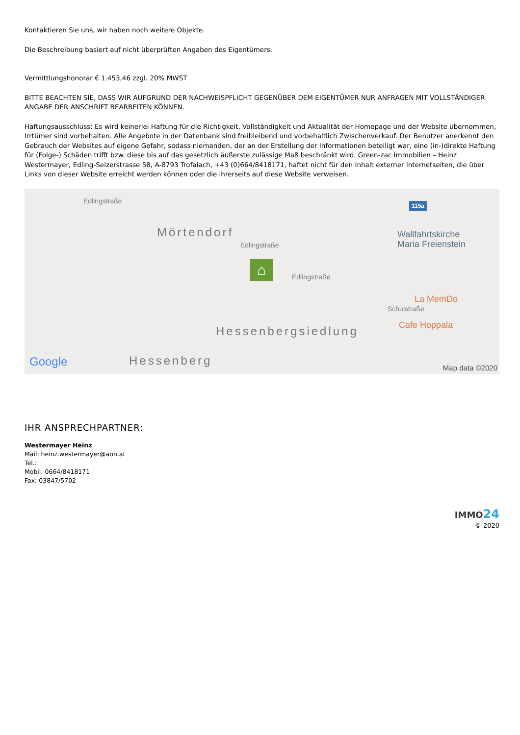Kontaktieren Sie uns, wir haben noch weitere Objekte.
Die Beschreibung basiert auf nicht überprüften Angaben des Eigentümers.
Vermittlungshonorar € 1.453,46 zzgl. 20% MWST
BITTE BEACHTEN SIE, DASS WIR AUFGRUND DER NACHWEISPFLICHT GEGENÜBER DEM EIGENTÜMER NUR ANFRAGEN MIT VOLLSTÄNDIGER ANGABE DER ANSCHRIFT BEARBEITEN KÖNNEN.
Haftungsausschluss: Es wird keinerlei Haftung für die Richtigkeit, Vollständigkeit und Aktualität der Homepage und der Website übernommen, Irrtümer sind vorbehalten. Alle Angebote in der Datenbank sind freibleibend und vorbehaltlich Zwischenverkauf. Der Benutzer anerkennt den Gebrauch der Websites auf eigene Gefahr, sodass niemanden, der an der Erstellung der Informationen beteiligt war, eine (in-)direkte Haftung für (Folge-) Schäden trifft bzw. diese bis auf das gesetzlich äußerste zulässige Maß beschränkt wird. Green-zac Immobilien – Heinz Westermayer, Edling-Seizerstrasse 58, A-8793 Trofaiach, +43 (0)664/8418171, haftet nicht für den Inhalt externer Internetseiten, die über Links von dieser Website erreicht werden können oder die ihrerseits auf diese Website verweisen.
Edlingstraße
Mörtendorf
Edlingstraße
Edlingstraße
Schulstraße
Hessenbergsiedlung
Hessenberg
115a
Wallfahrtskirche
Maria Freienstein
La MemDo
Cafe Hoppala
⌂
Google Map data ©2020
IHR ANSPRECHPARTNER:
Westermayer Heinz
Mail: heinz.westermayer@aon.at
Tel.:
Mobil: 0664/8418171
Fax: 03847/5702
IMMO 24
© 2020